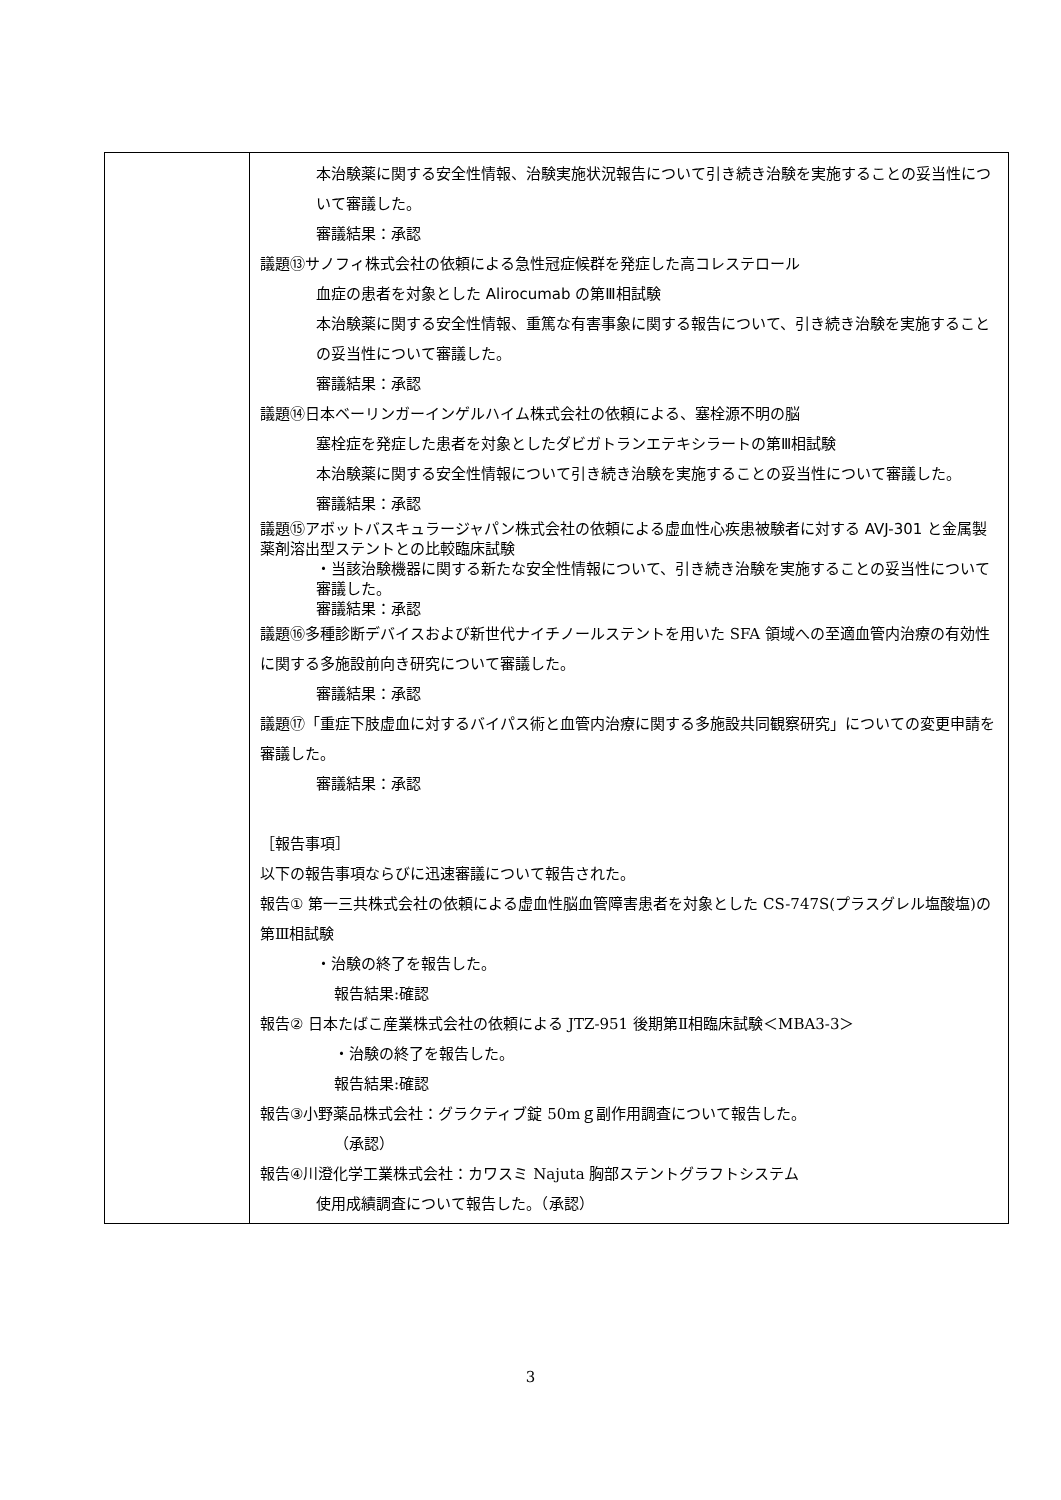| | 本治験薬に関する安全性情報、治験実施状況報告について引き続き治験を実施することの妥当性について審議した。 審議結果：承認 議題⑬サノフィ株式会社の依頼による急性冠症候群を発症した高コレステロール 血症の患者を対象とした Alirocumab の第Ⅲ相試験 本治験薬に関する安全性情報、重篤な有害事象に関する報告について、引き続き治験を実施することの妥当性について審議した。 審議結果：承認 議題⑭日本ベーリンガーインゲルハイム株式会社の依頼による、塞栓源不明の脳 塞栓症を発症した患者を対象としたダビガトランエテキシラートの第Ⅲ相試験 本治験薬に関する安全性情報について引き続き治験を実施することの妥当性について審議した。 審議結果：承認 議題⑮アボットバスキュラージャパン株式会社の依頼による虚血性心疾患被験者に対する AVJ-301 と金属製薬剤溶出型ステントとの比較臨床試験 ・当該治験機器に関する新たな安全性情報について、引き続き治験を実施することの妥当性について審議した。 審議結果：承認 議題⑯ 多種診断デバイスおよび新世代ナイチノールステントを用いた SFA 領域への至適血管内治療の有効性に関する多施設前向き研究について審議した。 審議結果：承認 議題⑰ 「重症下肢虚血に対するバイパス術と血管内治療に関する多施設共同観察研究」についての変更申請を審議した。 審議結果：承認 ［報告事項］ 以下の報告事項ならびに迅速審議について報告された。 報告① 第一三共株式会社の依頼による虚血性脳血管障害患者を対象とした CS-747S(プラスグレル塩酸塩)の第Ⅲ相試験 ・治験の終了を報告した。 報告結果:確認 報告② 日本たばこ産業株式会社の依頼による JTZ-951 後期第Ⅱ相臨床試験＜MBA3-3＞ ・治験の終了を報告した。 報告結果:確認 報告③ 小野薬品株式会社：グラクティブ錠 50mｇ副作用調査について報告した。 （承認） 報告④ 川澄化学工業株式会社：カワスミ Najuta 胸部ステントグラフトシステム 使用成績調査について報告した。（承認） |
3